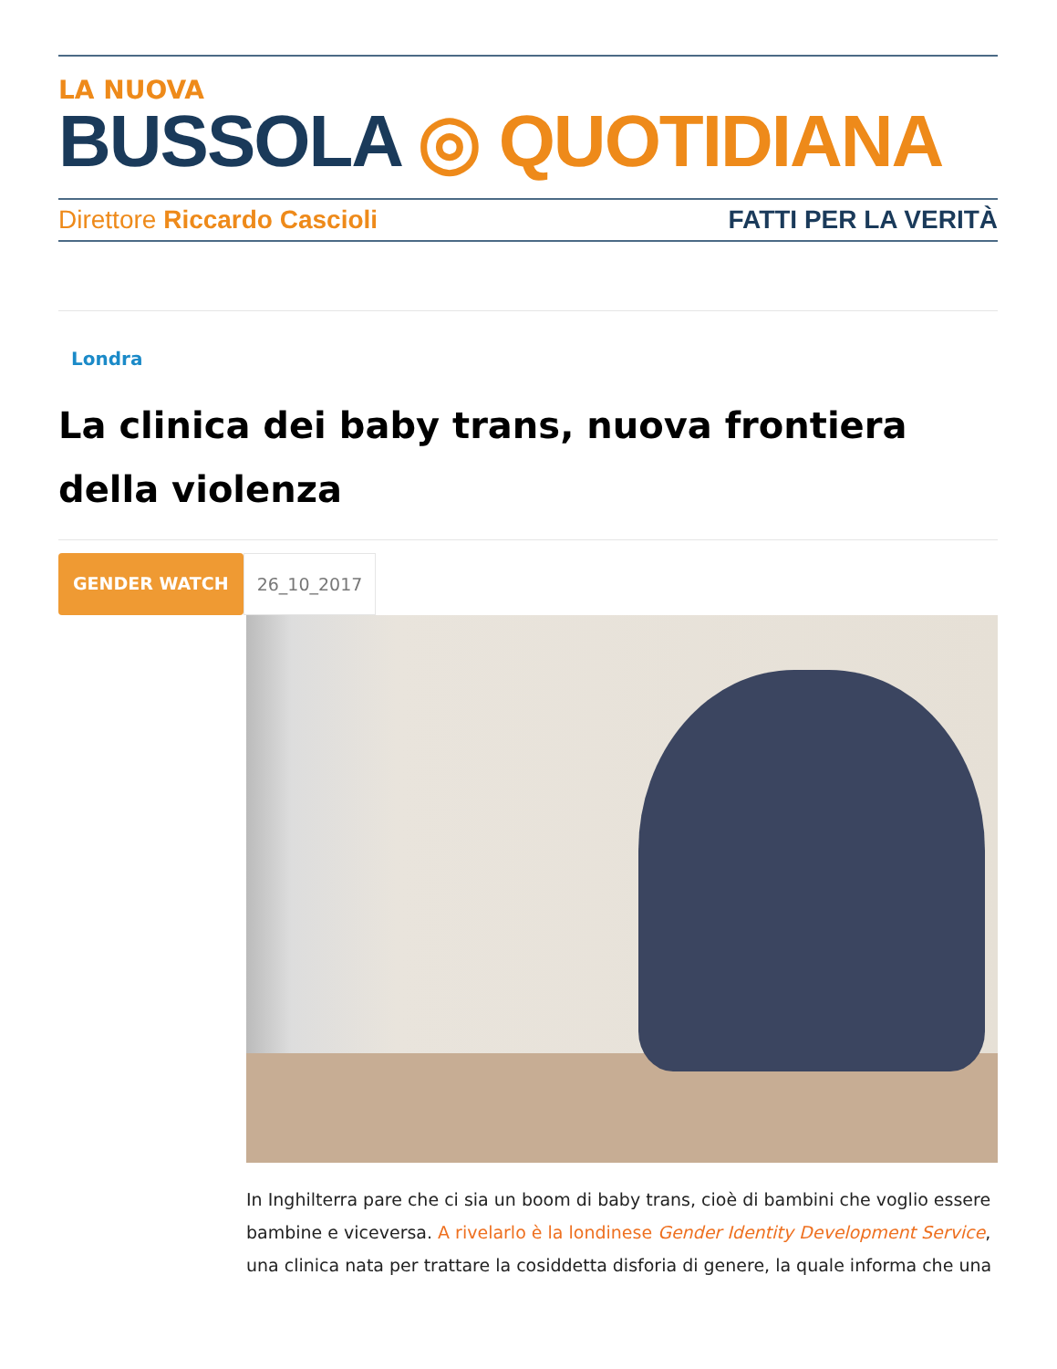LA NUOVA
BUSSOLA ◎ QUOTIDIANA
Direttore Riccardo Cascioli FATTI PER LA VERITÀ
Londra
La clinica dei baby trans, nuova frontiera della violenza
GENDER WATCH 26_10_2017
In Inghilterra pare che ci sia un boom di baby trans, cioè di bambini che voglio essere bambine e viceversa. A rivelarlo è la londinese Gender Identity Development Service, una clinica nata per trattare la cosiddetta disforia di genere, la quale informa che una